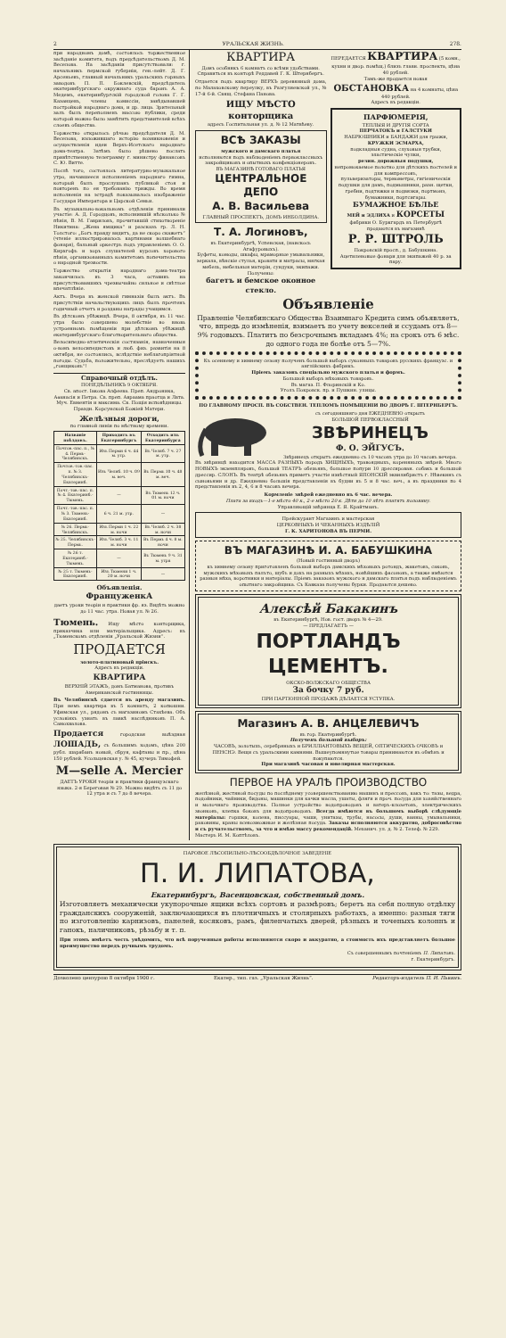2 УРАЛЬСКАЯ ЖИЗНЬ. 278.
при народномъ домѣ, состоялось торжественное засѣданіе комитета, подъ предсѣдательствомъ Д. М. Веселова. На засѣданіи присутствовали: г. начальникъ пермской губерніи, ген.-лейт. Д. Г. Арсеньевъ, главный начальникъ уральскихъ горныхъ заводовъ П. П. Боклевскій, предсѣдатель екатеринбургскаго окружнаго суда баронъ А. А. Медемъ, екатеринбургскій городской голова Г. Г. Казанцевъ, члены комиссіи, завѣдывавшей постройкой народнаго дома, и др. лица. Зрительный залъ былъ переполненъ массою публики, среди которой можно было замѣтить представителей всѣхъ слоевъ общества.
Торжество открылось рѣчью предсѣдателя Д. М. Веселова, изложившаго исторію возникновенія и осуществленія идеи Верхъ-Исетскаго народнаго дома-театра. Затѣмъ было рѣшено послать привѣтственную телеграмму г. министру финансовъ С. Ю. Витте.
Послѣ того, состоялось литературно-музыкальное утро, начавшееся исполненіемъ народнаго гимна, который былъ прослушанъ публикой стоя и повторенъ по ея требованію трижды. Во время исполненія на эстрадѣ показывалось изображеніе Государя Императора и Царской Семьи.
Въ музыкально-вокальномъ отдѣленіи принимали участіе: А. Д. Городцовъ, исполнившій нѣсколько № пѣнія, В. М. Гавриловъ, прочитавшій стихотвореніе Никитина: „Жена ямщика“ и разсказъ гр. Л. Н. Толстого: „Богъ правду видитъ, да не скоро скажетъ“ (чтеніе иллюстрировалось картинами волшебнаго фонаря), бальный оркестръ подъ управленіемъ О. О. Кирхгофъ и хоръ слушателей курсовъ хорового пѣнія, организованныхъ комитетомъ попечительства о народной трезвости.
Торжество открытія народнаго дома-театра закончилось въ 3 часа, оставивъ на присутствовавшихъ чрезвычайно сильное и свѣтлое впечатлѣніе.
Актъ. Вчера въ женской гимназіи былъ актъ. Въ присутствіи начальствующихъ лицъ былъ прочтенъ годичный отчетъ и розданы награды учащимся.
Въ дѣтскомъ убѣжищѣ. Вчера, 8 октября, въ 11 час. утра было совершено молебствіе во вновь устроенномъ помѣщеніи при дѣтскомъ убѣжищѣ екатеринбургскаго благотворительнаго общества.
Велосипедно-атлетическія состязанія, назначенныя о-вомъ велосипедистовъ и люб. физ. развитія на 8 октября, не состоялись, вслѣдствіе неблагопріятной погоды. Судьба, положительно, преслѣдуетъ нашихъ „гонщиковъ“!
Справочный отдѣлъ.
ПОНЕДѢЛЬНИКЪ 9 ОКТЯБРЯ.
Св. апост. Іакова Алфеева. Преп. Андроника, Аѳанасія и Петра. Св. преп. Авраама праотца и Лвта. Муч. Евментія и максима. Св. Пощія исповѣдницы.
Праздн. Корсунской Божіей Матери.
Желѣзныя дороги,
по главной линіи по мѣстному времени.
| Названіе поѣздовъ. | Приходитъ въ Екатеринбургъ | Отходитъ изъ Екатеринбурга |
| --- | --- | --- |
| Почтов.-пас. п., № 4. Пермь-Челябинскъ. | Изъ Перми 6 ч. 44 м. утр. | Въ Челяб. 7 ч. 27 м. утр. |
| Почтов.-тов.-пас. п. № 3. Челябинскъ-Екатеринб. | Изъ Челяб. 10 ч. 09 м. веч. | Въ Пермь 10 ч. 48 м. веч. |
| Почт.-тов.-пас. п. № 4. Екатеринб.-Тюмень. | — | Въ Тюмень 12 ч. 01 м. ночи |
| Почт.-тов.-пас. п. № 3. Тюмень-Екатеринб. | 6 ч. 21 м. утр. | — |
| № 26. Пермь-Челябинскъ. | Изъ Перми 1 ч. 22 м. ночи | Въ Челяб. 2 ч. 38 м. ночи |
| № 25. Челябинскъ-Пермь. | Изъ Челяб. 3 ч. 11 м. ночи | Въ Пермь 4 ч. 8 м. ночи |
| № 26 т. Екатеринб.-Тюмень. | — | Въ Тюмень 9 ч. 31 м. утра |
| № 25 т. Тюмень-Екатеринб. | Изъ Тюмени 1 ч. 20 м. ночи | — |
Объявленія.
ФранцуженкА
даетъ уроки теоріи и практики фр. яз. Видѣть можно до 11 час. утра. Новая ул. № 26.
Тюмень. Ищу мѣсто конторщика, приказчика или матеріальщика. Адресъ: въ „Тюменскомъ отдѣленіи „Уральской Жизни“.
ПРОДАЕТСЯ
золото-платиновый пріискъ.
Адресъ въ редакціи.
КВАРТИРА
ВЕРХНІЙ ЭТАЖЪ, домъ Батманова, противъ Американской гостинницы.
Въ Челябинскѣ сдается въ аренду магазинъ. При немъ квартира въ 5 комнатъ, 2 копюшни. Уфимская ул., рядомъ съ магазиномъ Стахѣева. Объ условіяхъ узнать въ лавкѣ наслѣдниковъ П. А. Самохвалова.
Продается городская выѣздная ЛОШАДЬ, съ большимъ ходомъ, цѣна 200 рубл. шарабанъ новый, сбруя, кафтаны и пр., цѣна 150 рублей. Усольцевская у. № 45, кучеръ Тимофей.
M—selle A. Mercier
ДАЕТЪ УРОКИ теоріи и практики французскаго языка. 2-я Береговая № 29. Можно видѣть съ 11 до 12 утра и съ 7 до 8 вечера.
КВАРТИРА
Домъ особнякъ 6 комнатъ со всѣми удобствами. Справиться въ конторѣ Реддавей Г. К. Штернбергъ.
Отдается подъ квартиру ВЕРХЪ деревянный дома, по Малаховскому переулку, въ Разгуляевской ул., № 17-й 6-й. Свящ. Стефана Панова.
ИЩУ МѢСТО конторщика
адресъ Госпитальная ул. д. № 12 Матвѣеву.
ВСѢ ЗАКАЗЫ
мужского и дамскаго платья
исполняются подъ наблюденіемъ первоклассныхъ закройщиковъ и опытныхъ конфекціонеровъ.
ВЪ МАГАЗИНѢ ГОТОВАГО ПЛАТЬЯ
ЦЕНТРАЛЬНОЕ ДЕПО
А. В. Васильева
ГЛАВНЫЙ ПРОСПЕКТЪ, ДОМЪ ИНБОЛДИНА.
Т. А. Логиновъ,
въ Екатеринбургѣ, Успенская, (наискось Агафуровыхъ).
Буфеты, комоды, шкафы, мраморные умывальники, зеркала, вѣнскіе стулья, кровати и матрасы, мягкая мебель, мебельныя матеріи, сундуки, экипажи.
Получены:
багетъ и бемское оконное стекло.
ПЕРЕДАЕТСЯ КВАРТИРА (5 комн., кухни и двор. помѣщ.) близъ главн. проспекта, цѣна 40 рублей.
Тамъ-же продается новая ОБСТАНОВКА на 4 комнаты, цѣна 440 рублей.
Адресъ въ редакціи.
ПАРФЮМЕРІЯ,
ТЕПЛЫЯ И ДРУГІЯ СОРТА
ПЕРЧАТОКЪ и ГАЛСТУКИ
НАБРЮШНИКИ и БАНДАЖИ для грыжи,
КРУЖКИ ЭСМАРХА,
подкладныя судна, слуховыя трубки, эластическіе чулки,
резин. дорожныя подушки,
непромокаемое полотно для дѣтскихъ постелей и для компрессовъ,
пульверизаторы, термометры, гигіеническія подушки для дамъ, подмышники, разн. щетки, гребни, подтяжки и подвязки, портмонэ, бумажники, портсигары.
БУМАЖНОЕ БѢЛЬЕ
МЕЙ и ЭДЛИХА и КОРСЕТЫ
фабрики О. Буркгардъ въ Петербургѣ
продаются въ магазинѣ
Р. Р. ШТРОЛЬ
Покровскій просп., д. Бабушкина.
Ацетиленовые фонари для экипажей 40 р. за пару.
Объявленіе
Правленіе Челябинскаго Общества Взаимнаго Кредита симъ объявляетъ, что, впредь до измѣненія, взимаетъ по учету векселей и ссудамъ отъ 8—9% годовыхъ. Платитъ по безсрочнымъ вкладамъ 4%; на срокъ отъ 6 мѣс. до одного года не болѣе отъ 5—7%.
Къ осеннему и зимнему сезону полученъ большой выборъ суконныхъ товаровъ русскихъ французс. и англійскихъ фабрикъ.
Пріемъ заказовъ спеціально мужского платья и формъ.
Большой выборъ мѣховыхъ товаровъ.
Въ магаз. П. Флоринскій и Ко.
Уголъ Покровск. пр. и Пушкин. улицы.
ПО ГЛАВНОМУ ПРОСП. ВЪ СОБСТВЕН. ТЕПЛОМЪ ПОМѢЩЕНІИ ВО ДВОРѢ Г. ШТЕРНБЕРГЪ.
съ сегодняшняго дня ЕЖЕДНЕВНО открытъ
БОЛЬШОЙ ПЕРВОКЛАССНЫЙ
ЗВѢРИНЕЦЪ
Ф. О. ЭЙГУСЪ.
Звѣринецъ открытъ ежедневно съ 10 часовъ утра до 10 часовъ вечера.
Въ звѣринцѣ находится МАССА РАЗНЫХЪ породъ ХИЩНЫХЪ, травоядныхъ, кореняныхъ звѣрей. Много НОВЫХЪ экземпляровъ, большой ТЕАТРЪ обезьянъ, большое попури 10 дрессировaн. собакъ и большой дрессир. СЛОНЪ. Въ театрѣ обезьянъ приметъ участіе извѣстный ЯПОНСКІЙ эквилибристъ г. Нѣвекинъ съ сыновьями и др. Ежедневно большія представленія въ будни въ 5 и 8 час. веч., а въ праздники по 4 представленія въ 2, 4, 6 и 8 часовъ вечера.
Кормленіе звѣрей ежедневно въ 6 час. вечера.
Плата за входъ—1-е мѣсто 40 к., 2-е мѣсто 20 к. Дѣти до 10 лѣтъ платятъ половину.
Управляющій звѣринца Е. Я. Крайтманъ.
Прейскурант Магазинъ и мастерская
ЦЕРКОВНЫХЪ И ЧЕКАННЫХЪ ИЗДѢЛІЙ
Г. К. ХАРИТОНОВА ВЪ ПЕРМИ.
ВЪ МАГАЗИНѢ И. А. БАБУШКИНА
(Новый гостинный дворъ)
къ зимнему сезону приготовленъ большой выборъ дамскихъ мѣховыхъ ротондъ, жакетовъ, саковъ, мужскихъ мѣховыхъ палъто, шубъ и дохъ на разныхъ мѣхахъ, новѣйшихъ фасоновъ, а также имѣются разныя мѣха, воротники и матеріалы. Пріемъ заказовъ мужского и дамскаго платья подъ наблюденіемъ опытнаго закройщика. Съ Кавказа получены бурки. Продаются дешево.
Алексѣй Бакакинъ
въ Екатеринбургѣ, Нов. гост. дворъ № 4—29.
— ПРЕДЛАГАЕТЪ —
ПОРТЛАНДЪ ЦЕМЕНТЪ.
ОКСКО-ВОЛЖСКАГО ОБЩЕСТВА
За бочку 7 руб.
ПРИ ПАРТІОННОЙ ПРОДАЖѢ ДѢЛАЕТСЯ УСТУПКА.
Магазинъ А. В. АНЦЕЛЕВИЧЪ
въ гор. Екатеринбургѣ.
Полученъ большой выборъ:
ЧАСОВЪ, золотыхъ, серебряныхъ и БРИЛЛІАНТОВЫХЪ ВЕЩЕЙ, ОПТИЧЕСКИХЪ ОЧКОВЪ и ПЕНСНЭ. Вещи съ уральскими камнями. Вышеупомянутые товары принимаются въ обмѣнъ и покупаются.
При магазинѣ часовая и ювелирная мастерская.
ПЕРВОЕ НА УРАЛѢ ПРОИЗВОДСТВО
желѣзной, жестяной посуды по послѣднему усовершенствованию машинъ и прессовъ, какъ то: тазы, ведра, подойники, чайники, бидоны, машинки для качки масла, ушаты, фляги и проч. посуда для хозяйственнаго и молочнаго производства. Полное устройство водопроводовъ и ватеръ-клозетовъ, электрическихъ звонковъ, клепка боковъ для водопроводовъ. Всегда имѣются въ большомъ выборѣ слѣдующіе матеріалы: горшки, колена, писсуары, чаши, унитазы, трубы, насосы, души, ванны, умывальники, раковины, краны всевозможные и желѣзная посуда. Заказы исполняются аккуратно, добросовѣстно и съ ручательствомъ, за что и имѣю массу рекомендацій. Механич. ул. д. № 2. Телеф. № 229.
Мастеръ И. М. Коптѣловъ.
ПАРОВОЕ ЛѢСОПИЛЬНО-ЛѢСООБДѢЛОЧНОЕ ЗАВЕДЕНІЕ
П. И. ЛИПАТОВА,
Екатеринбургъ, Васенцовская, собственный домъ.
Изготовляетъ механически укупорочные ящики всѣхъ сортовъ и размѣровъ; беретъ на себя полную отдѣлку гражданскихъ сооруженій, заключающихся въ плотничныхъ и столярныхъ работахъ, а именно: разныя тяги по изготовленію карнизовъ, панелей, косяковъ, рамъ, филенчатыхъ дверей, рѣзныхъ и точеныхъ колоннъ и ганокъ, наличниковъ, рѣзьбу и т. п.
При этомъ имѣетъ честь увѣдомить, что всѣ порученныя работы исполняются скоро и аккуратно, а стоимость ихъ представляетъ большое преимущество передъ ручнымъ трудомъ.
Съ совершеннымъ почтеніемъ П. Липатовъ.
г. Екатеринбургъ.
Дозволено цензурою 8 октября 1900 г. Екатер., тип. газ. „Уральская Жизнь“. Редакторъ-издатель П. И. Пьвинъ.